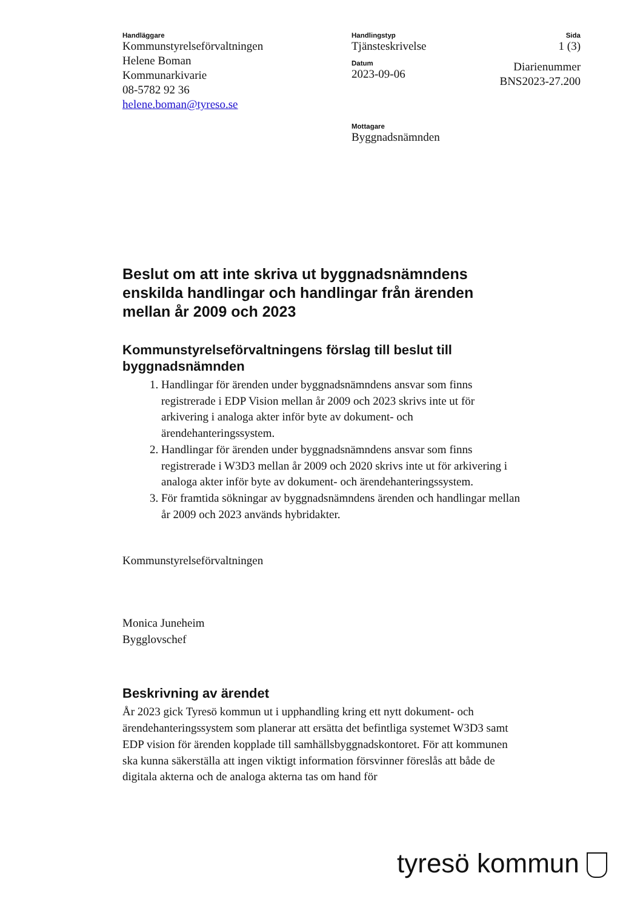Handläggare
Kommunstyrelseförvaltningen
Helene Boman
Kommunarkivarie
08-5782 92 36
helene.boman@tyreso.se
Handlingstyp
Tjänsteskrivelse
Datum
2023-09-06
Mottagare
Byggnadsnämnden
Sida
1 (3)
Diarienummer
BNS2023-27.200
Beslut om att inte skriva ut byggnadsnämndens enskilda handlingar och handlingar från ärenden mellan år 2009 och 2023
Kommunstyrelseförvaltningens förslag till beslut till byggnadsnämnden
1. Handlingar för ärenden under byggnadsnämndens ansvar som finns registrerade i EDP Vision mellan år 2009 och 2023 skrivs inte ut för arkivering i analoga akter inför byte av dokument- och ärendehanteringssystem.
2. Handlingar för ärenden under byggnadsnämndens ansvar som finns registrerade i W3D3 mellan år 2009 och 2020 skrivs inte ut för arkivering i analoga akter inför byte av dokument- och ärendehanteringssystem.
3. För framtida sökningar av byggnadsnämndens ärenden och handlingar mellan år 2009 och 2023 används hybridakter.
Kommunstyrelseförvaltningen
Monica Juneheim
Bygglovschef
Beskrivning av ärendet
År 2023 gick Tyresö kommun ut i upphandling kring ett nytt dokument- och ärendehanteringssystem som planerar att ersätta det befintliga systemet W3D3 samt EDP vision för ärenden kopplade till samhällsbyggnadskontoret. För att kommunen ska kunna säkerställa att ingen viktigt information försvinner föreslås att både de digitala akterna och de analoga akterna tas om hand för
tyresö kommun